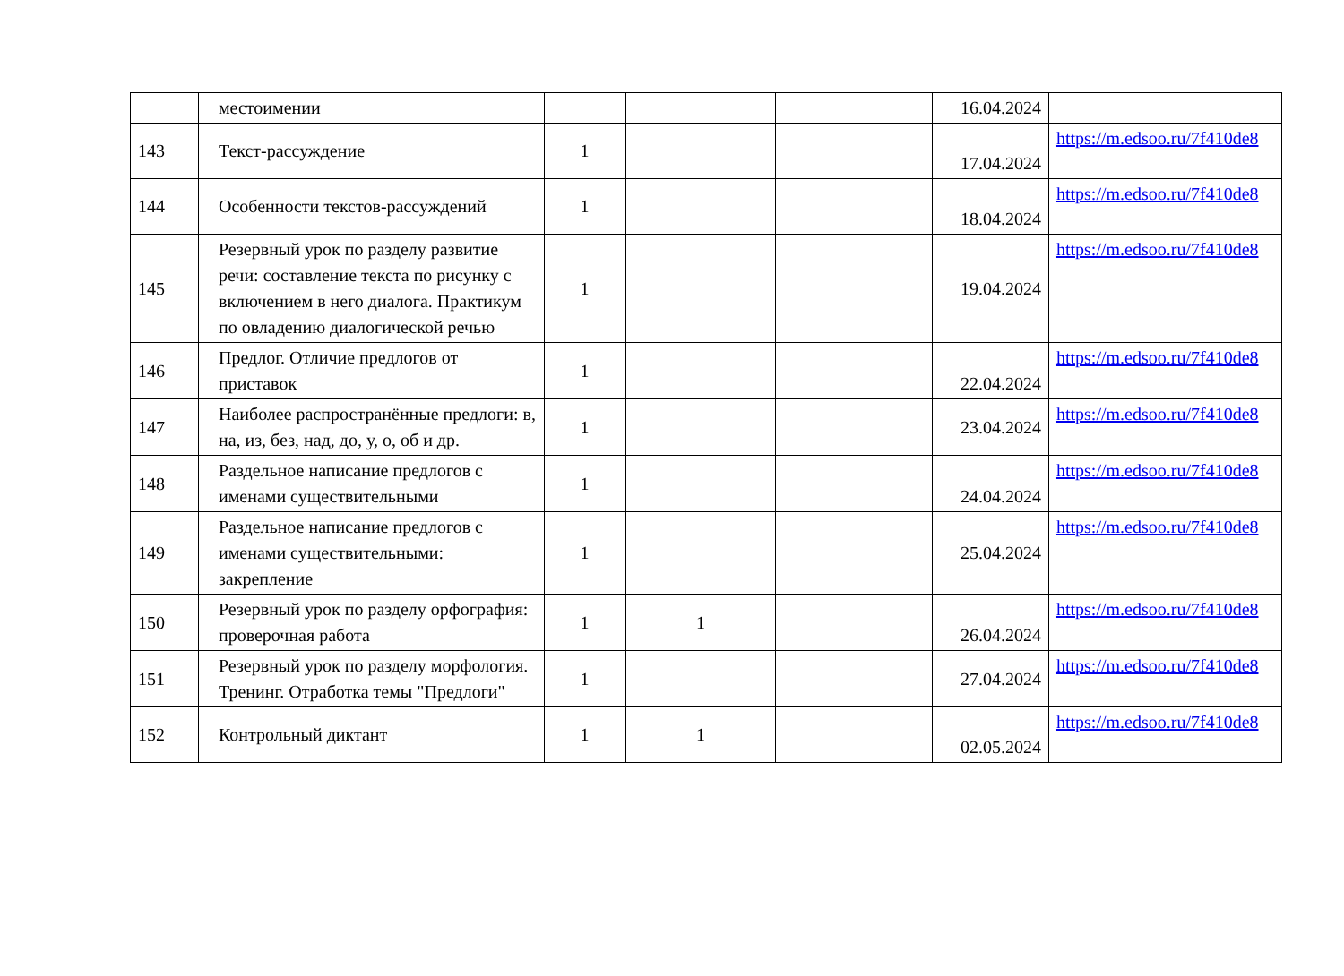| | местоимении | | | | 16.04.2024 | |
| 143 | Текст-рассуждение | 1 | | | 17.04.2024 | https://m.edsoo.ru/7f410de8 |
| 144 | Особенности текстов-рассуждений | 1 | | | 18.04.2024 | https://m.edsoo.ru/7f410de8 |
| 145 | Резервный урок по разделу развитие речи: составление текста по рисунку с включением в него диалога. Практикум по овладению диалогической речью | 1 | | | 19.04.2024 | https://m.edsoo.ru/7f410de8 |
| 146 | Предлог. Отличие предлогов от приставок | 1 | | | 22.04.2024 | https://m.edsoo.ru/7f410de8 |
| 147 | Наиболее распространённые предлоги: в, на, из, без, над, до, у, о, об и др. | 1 | | | 23.04.2024 | https://m.edsoo.ru/7f410de8 |
| 148 | Раздельное написание предлогов с именами существительными | 1 | | | 24.04.2024 | https://m.edsoo.ru/7f410de8 |
| 149 | Раздельное написание предлогов с именами существительными: закрепление | 1 | | | 25.04.2024 | https://m.edsoo.ru/7f410de8 |
| 150 | Резервный урок по разделу орфография: проверочная работа | 1 | 1 | | 26.04.2024 | https://m.edsoo.ru/7f410de8 |
| 151 | Резервный урок по разделу морфология. Тренинг. Отработка темы "Предлоги" | 1 | | | 27.04.2024 | https://m.edsoo.ru/7f410de8 |
| 152 | Контрольный диктант | 1 | 1 | | 02.05.2024 | https://m.edsoo.ru/7f410de8 |